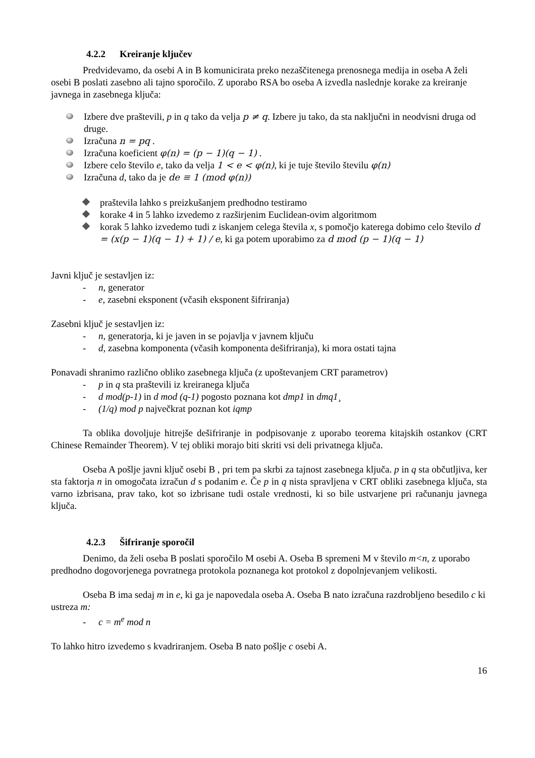4.2.2 Kreiranje ključev
Predvidevamo, da osebi A in B komunicirata preko nezaščitenega prenosnega medija in oseba A želi osebi B poslati zasebno ali tajno sporočilo. Z uporabo RSA bo oseba A izvedla naslednje korake za kreiranje javnega in zasebnega ključa:
Izbere dve praštevili, p in q tako da velja p ≠ q. Izbere ju tako, da sta naključni in neodvisni druga od druge.
Izračuna n = pq .
Izračuna koeficient φ(n) = (p − 1)(q − 1) .
Izbere celo število e, tako da velja 1 < e < φ(n), ki je tuje število številu φ(n)
Izračuna d, tako da je de ≡ 1 (mod φ(n))
praštevila lahko s preizkušanjem predhodno testiramo
korake 4 in 5 lahko izvedemo z razširjenim Euclidean-ovim algoritmom
korak 5 lahko izvedemo tudi z iskanjem celega števila x, s pomočjo katerega dobimo celo število d = (x(p − 1)(q − 1) + 1) / e, ki ga potem uporabimo za d mod (p − 1)(q − 1)
Javni ključ je sestavljen iz:
- n, generator
- e, zasebni eksponent (včasih eksponent šifriranja)
Zasebni ključ je sestavljen iz:
- n, generatorja, ki je javen in se pojavlja v javnem ključu
- d, zasebna komponenta (včasih komponenta dešifriranja), ki mora ostati tajna
Ponavadi shranimo različno obliko zasebnega ključa (z upoštevanjem CRT parametrov)
- p in q sta praštevili iz kreiranega ključa
- d mod(p-1) in d mod (q-1) pogosto poznana kot dmp1 in dmq1¸
- (1/q) mod p največkrat poznan kot iqmp
Ta oblika dovoljuje hitrejše dešifriranje in podpisovanje z uporabo teorema kitajskih ostankov (CRT Chinese Remainder Theorem). V tej obliki morajo biti skriti vsi deli privatnega ključa.
Oseba A pošlje javni ključ osebi B , pri tem pa skrbi za tajnost zasebnega ključa. p in q sta občutljiva, ker sta faktorja n in omogočata izračun d s podanim e. Če p in q nista spravljena v CRT obliki zasebnega ključa, sta varno izbrisana, prav tako, kot so izbrisane tudi ostale vrednosti, ki so bile ustvarjene pri računanju javnega ključa.
4.2.3 Šifriranje sporočil
Denimo, da želi oseba B poslati sporočilo M osebi A. Oseba B spremeni M v število m<n, z uporabo predhodno dogovorjenega povratnega protokola poznanega kot protokol z dopolnjevanjem velikosti.
Oseba B ima sedaj m in e, ki ga je napovedala oseba A. Oseba B nato izračuna razdrobljeno besedilo c ki ustreza m:
- c = m<sup>e</sup> mod n
To lahko hitro izvedemo s kvadriranjem. Oseba B nato pošlje c osebi A.
16